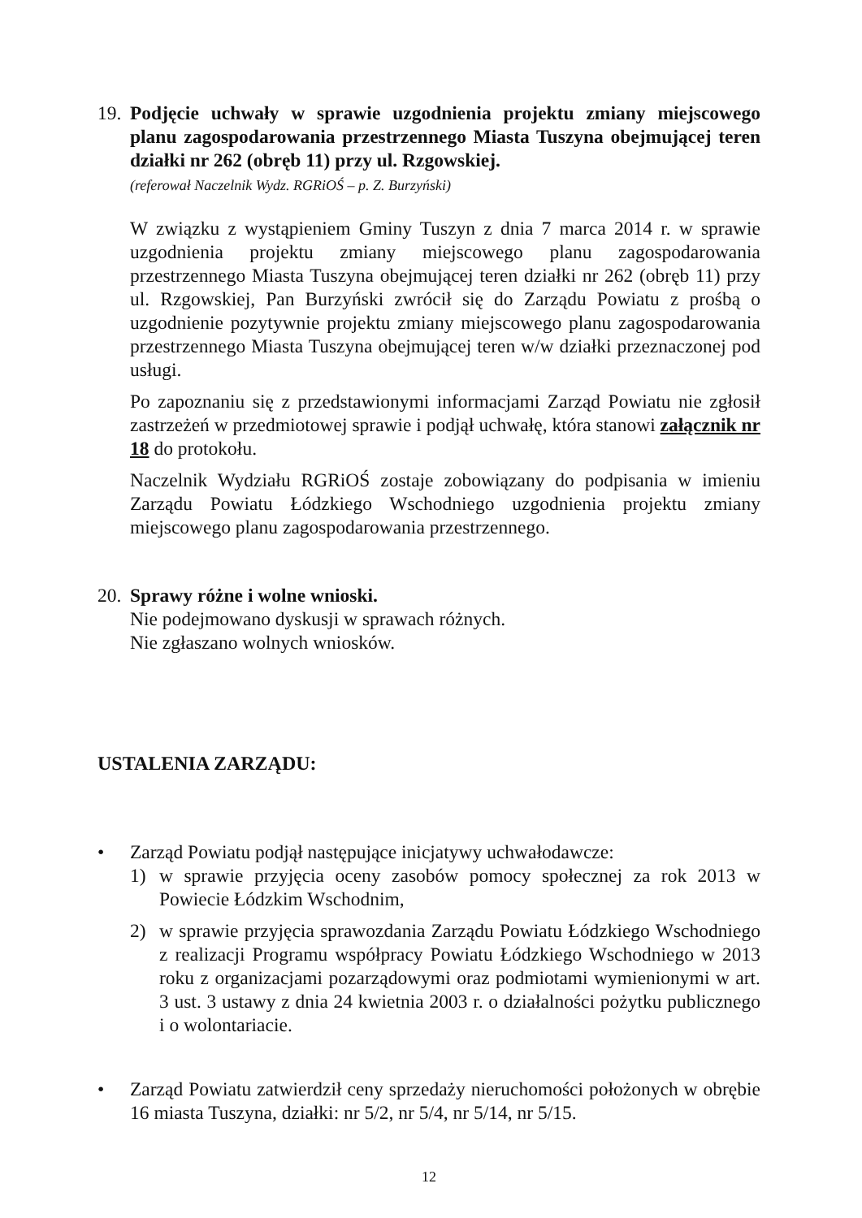19.
Podjęcie uchwały w sprawie uzgodnienia projektu zmiany miejscowego planu zagospodarowania przestrzennego Miasta Tuszyna obejmującej teren działki nr 262 (obręb 11) przy ul. Rzgowskiej.
(referował Naczelnik Wydz. RGRiOŚ – p. Z. Burzyński)
W związku z wystąpieniem Gminy Tuszyn z dnia 7 marca 2014 r. w sprawie uzgodnienia projektu zmiany miejscowego planu zagospodarowania przestrzennego Miasta Tuszyna obejmującej teren działki nr 262 (obręb 11) przy ul. Rzgowskiej, Pan Burzyński zwrócił się do Zarządu Powiatu z prośbą o uzgodnienie pozytywnie projektu zmiany miejscowego planu zagospodarowania przestrzennego Miasta Tuszyna obejmującej teren w/w działki przeznaczonej pod usługi.
Po zapoznaniu się z przedstawionymi informacjami Zarząd Powiatu nie zgłosił zastrzeżeń w przedmiotowej sprawie i podjął uchwałę, która stanowi załącznik nr 18 do protokołu.
Naczelnik Wydziału RGRiOŚ zostaje zobowiązany do podpisania w imieniu Zarządu Powiatu Łódzkiego Wschodniego uzgodnienia projektu zmiany miejscowego planu zagospodarowania przestrzennego.
20.
Sprawy różne i wolne wnioski.
Nie podejmowano dyskusji w sprawach różnych.
Nie zgłaszano wolnych wniosków.
USTALENIA ZARZĄDU:
• Zarząd Powiatu podjął następujące inicjatywy uchwałodawcze:
1) w sprawie przyjęcia oceny zasobów pomocy społecznej za rok 2013 w Powiecie Łódzkim Wschodnim,
2) w sprawie przyjęcia sprawozdania Zarządu Powiatu Łódzkiego Wschodniego z realizacji Programu współpracy Powiatu Łódzkiego Wschodniego w 2013 roku z organizacjami pozarządowymi oraz podmiotami wymienionymi w art. 3 ust. 3 ustawy z dnia 24 kwietnia 2003 r. o działalności pożytku publicznego i o wolontariacie.
• Zarząd Powiatu zatwierdził ceny sprzedaży nieruchomości położonych w obrębie 16 miasta Tuszyna, działki: nr 5/2, nr 5/4, nr 5/14, nr 5/15.
12